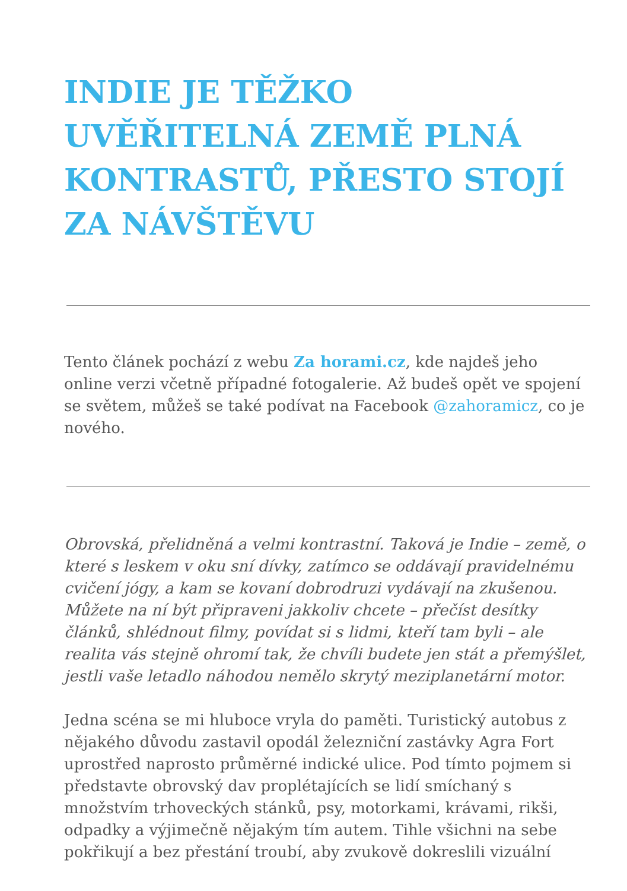INDIE JE TĚŽKO UVĚŘITELNÁ ZEMĚ PLNÁ KONTRASTŮ, PŘESTO STOJÍ ZA NÁVŠTĚVU
Tento článek pochází z webu Za horami.cz, kde najdeš jeho online verzi včetně případné fotogalerie. Až budeš opět ve spojení se světem, můžeš se také podívat na Facebook @zahoramicz, co je nového.
Obrovská, přelidněná a velmi kontrastní. Taková je Indie – země, o které s leskem v oku sní dívky, zatímco se oddávají pravidelnému cvičení jógy, a kam se kovaní dobrodruzi vydávají na zkušenou. Můžete na ní být připraveni jakkoliv chcete – přečíst desítky článků, shlédnout filmy, povídat si s lidmi, kteří tam byli – ale realita vás stejně ohromí tak, že chvíli budete jen stát a přemýšlet, jestli vaše letadlo náhodou nemělo skrytý meziplanetární motor.
Jedna scéna se mi hluboce vryla do paměti. Turistický autobus z nějakého důvodu zastavil opodál železniční zastávky Agra Fort uprostřed naprosto průměrné indické ulice. Pod tímto pojmem si představte obrovský dav proplétajících se lidí smíchaný s množstvím trhoveckých stánků, psy, motorkami, krávami, rikši, odpadky a výjimečně nějakým tím autem. Tihle všichni na sebe pokřikují a bez přestání troubí, aby zvukově dokreslili vizuální